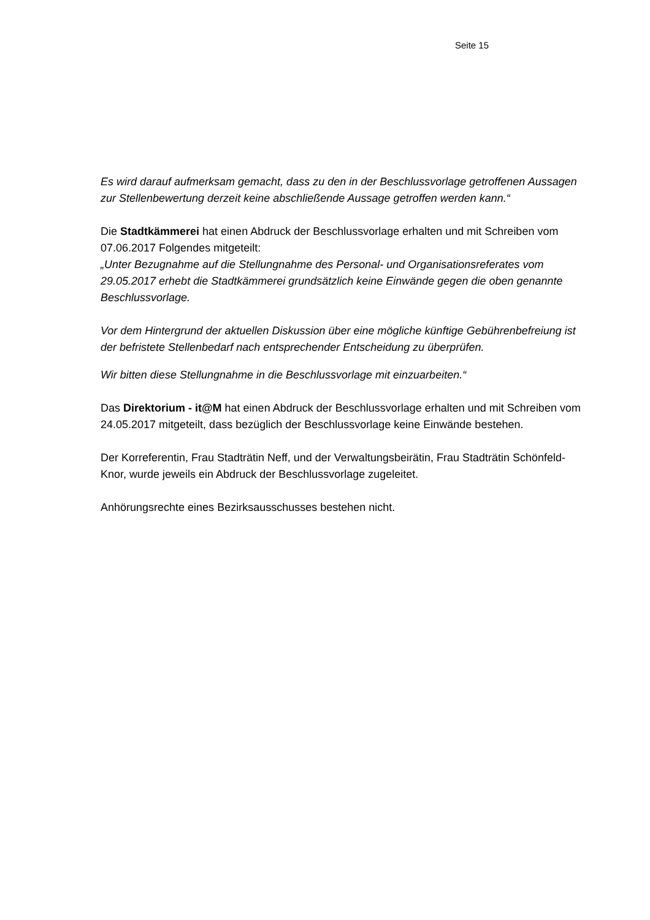Seite 15
Es wird darauf aufmerksam gemacht, dass zu den in der Beschlussvorlage getroffenen Aussagen zur Stellenbewertung derzeit keine abschließende Aussage getroffen werden kann.“
Die Stadtkämmerei hat einen Abdruck der Beschlussvorlage erhalten und mit Schreiben vom 07.06.2017 Folgendes mitgeteilt:
„Unter Bezugnahme auf die Stellungnahme des Personal- und Organisationsreferates vom 29.05.2017 erhebt die Stadtkämmerei grundsätzlich keine Einwände gegen die oben genannte Beschlussvorlage.
Vor dem Hintergrund der aktuellen Diskussion über eine mögliche künftige Gebührenbefreiung ist der befristete Stellenbedarf nach entsprechender Entscheidung zu überprüfen.
Wir bitten diese Stellungnahme in die Beschlussvorlage mit einzuarbeiten.“
Das Direktorium - it@M hat einen Abdruck der Beschlussvorlage erhalten und mit Schreiben vom 24.05.2017 mitgeteilt, dass bezüglich der Beschlussvorlage keine Einwände bestehen.
Der Korreferentin, Frau Stadträtin Neff, und der Verwaltungsbeirätin, Frau Stadträtin Schönfeld-Knor, wurde jeweils ein Abdruck der Beschlussvorlage zugeleitet.
Anhörungsrechte eines Bezirksausschusses bestehen nicht.